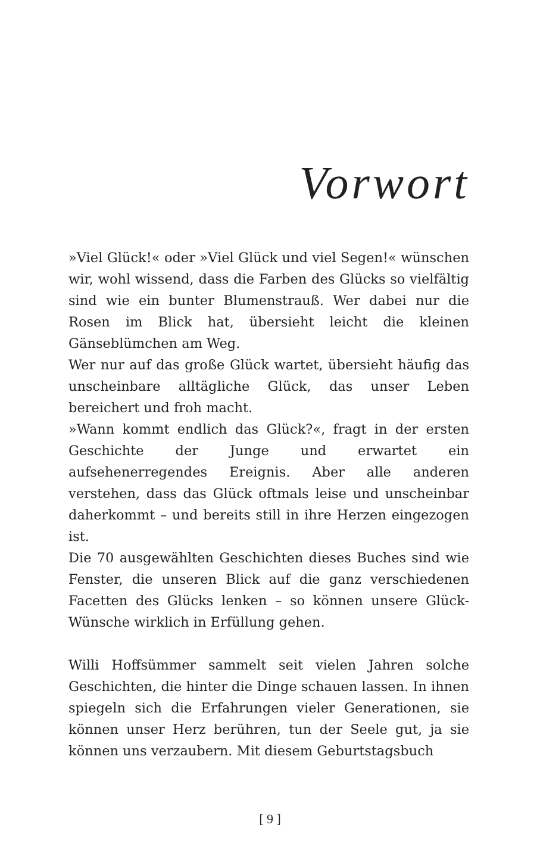Vorwort
»Viel Glück!« oder »Viel Glück und viel Segen!« wünschen wir, wohl wissend, dass die Farben des Glücks so vielfältig sind wie ein bunter Blumenstrauß. Wer dabei nur die Rosen im Blick hat, übersieht leicht die kleinen Gänseblümchen am Weg.
Wer nur auf das große Glück wartet, übersieht häufig das unscheinbare alltägliche Glück, das unser Leben bereichert und froh macht.
»Wann kommt endlich das Glück?«, fragt in der ersten Geschichte der Junge und erwartet ein aufsehenerregendes Ereignis. Aber alle anderen verstehen, dass das Glück oftmals leise und unscheinbar daherkommt – und bereits still in ihre Herzen eingezogen ist.
Die 70 ausgewählten Geschichten dieses Buches sind wie Fenster, die unseren Blick auf die ganz verschiedenen Facetten des Glücks lenken – so können unsere Glück-Wünsche wirklich in Erfüllung gehen.
Willi Hoffsümmer sammelt seit vielen Jahren solche Geschichten, die hinter die Dinge schauen lassen. In ihnen spiegeln sich die Erfahrungen vieler Generationen, sie können unser Herz berühren, tun der Seele gut, ja sie können uns verzaubern. Mit diesem Geburtstagsbuch
[ 9 ]